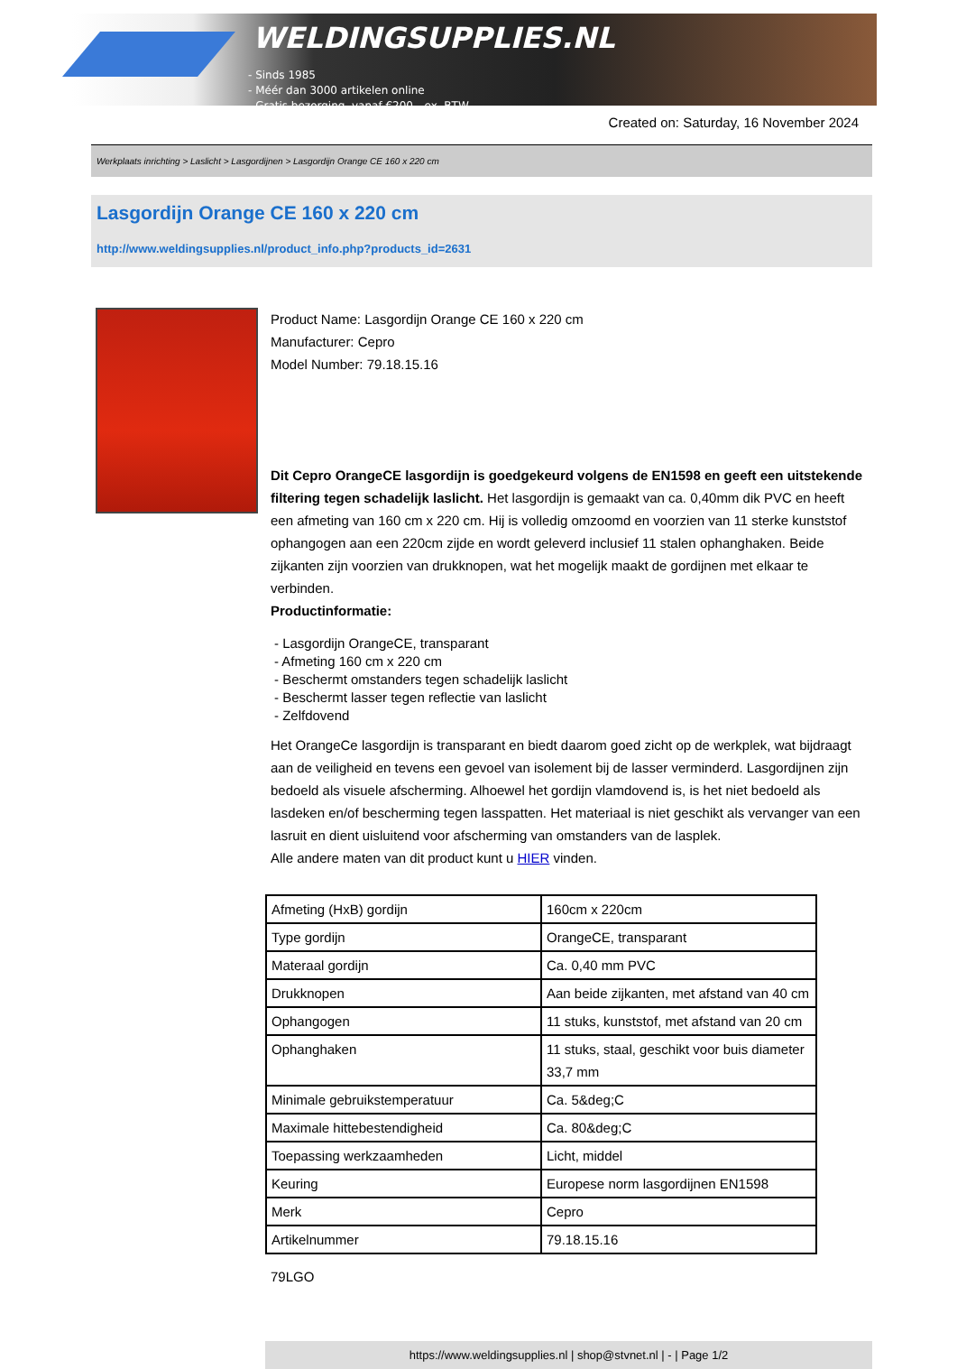WELDINGSUPPLIES.NL
- Sinds 1985
- Méér dan 3000 artikelen online
- Gratis bezorging, vanaf €200,--ex. BTW
Created on: Saturday, 16 November 2024
Werkplaats inrichting > Laslicht > Lasgordijnen > Lasgordijn Orange CE 160 x 220 cm
Lasgordijn Orange CE 160 x 220 cm
http://www.weldingsupplies.nl/product_info.php?products_id=2631
Product Name: Lasgordijn Orange CE 160 x 220 cm
Manufacturer: Cepro
Model Number: 79.18.15.16
Dit Cepro OrangeCE lasgordijn is goedgekeurd volgens de EN1598 en geeft een uitstekende filtering tegen schadelijk laslicht. Het lasgordijn is gemaakt van ca. 0,40mm dik PVC en heeft een afmeting van 160 cm x 220 cm. Hij is volledig omzoomd en voorzien van 11 sterke kunststof ophangogen aan een 220cm zijde en wordt geleverd inclusief 11 stalen ophanghaken. Beide zijkanten zijn voorzien van drukknopen, wat het mogelijk maakt de gordijnen met elkaar te verbinden.
Productinformatie:
- Lasgordijn OrangeCE, transparant
- Afmeting 160 cm x 220 cm
- Beschermt omstanders tegen schadelijk laslicht
- Beschermt lasser tegen reflectie van laslicht
- Zelfdovend
Het OrangeCe lasgordijn is transparant en biedt daarom goed zicht op de werkplek, wat bijdraagt aan de veiligheid en tevens een gevoel van isolement bij de lasser verminderd. Lasgordijnen zijn bedoeld als visuele afscherming. Alhoewel het gordijn vlamdovend is, is het niet bedoeld als lasdeken en/of bescherming tegen lasspatten. Het materiaal is niet geschikt als vervanger van een lasruit en dient uisluitend voor afscherming van omstanders van de lasplek.
Alle andere maten van dit product kunt u HIER vinden.
| Afmeting (HxB) gordijn | 160cm x 220cm |
| Type gordijn | OrangeCE, transparant |
| Materaal gordijn | Ca. 0,40 mm PVC |
| Drukknopen | Aan beide zijkanten, met afstand van 40 cm |
| Ophangogen | 11 stuks, kunststof, met afstand van 20 cm |
| Ophanghaken | 11 stuks, staal, geschikt voor buis diameter 33,7 mm |
| Minimale gebruikstemperatuur | Ca. 5&deg;C |
| Maximale hittebestendigheid | Ca. 80&deg;C |
| Toepassing werkzaamheden | Licht, middel |
| Keuring | Europese norm lasgordijnen EN1598 |
| Merk | Cepro |
| Artikelnummer | 79.18.15.16 |
79LGO
https://www.weldingsupplies.nl | shop@stvnet.nl | - | Page 1/2